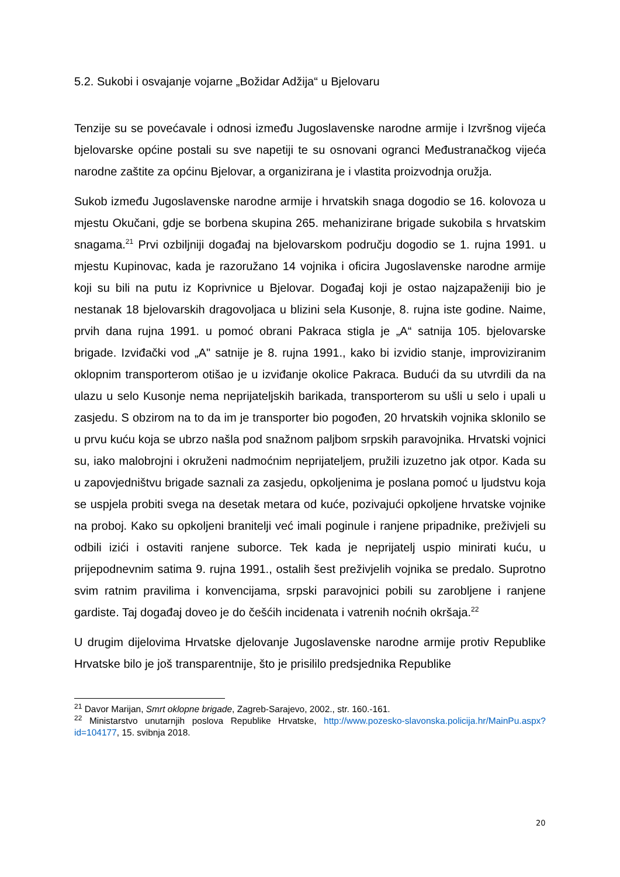5.2. Sukobi i osvajanje vojarne „Božidar Adžija“ u Bjelovaru
Tenzije su se povećavale i odnosi između Jugoslavenske narodne armije i Izvršnog vijeća bjelovarske općine postali su sve napetiji te su osnovani ogranci Međustranačkog vijeća narodne zaštite za općinu Bjelovar, a organizirana je i vlastita proizvodnja oružja.
Sukob između Jugoslavenske narodne armije i hrvatskih snaga dogodio se 16. kolovoza u mjestu Okučani, gdje se borbena skupina 265. mehanizirane brigade sukobila s hrvatskim snagama.<sup>21</sup> Prvi ozbiljniji događaj na bjelovarskom području dogodio se 1. rujna 1991. u mjestu Kupinovac, kada je razoružano 14 vojnika i oficira Jugoslavenske narodne armije koji su bili na putu iz Koprivnice u Bjelovar. Događaj koji je ostao najzapaženiji bio je nestanak 18 bjelovarskih dragovoljaca u blizini sela Kusonje, 8. rujna iste godine. Naime, prvih dana rujna 1991. u pomoć obrani Pakraca stigla je „A“ satnija 105. bjelovarske brigade. Izviđački vod „A" satnije je 8. rujna 1991., kako bi izvidio stanje, improviziranim oklopnim transporterom otišao je u izviđanje okolice Pakraca. Budući da su utvrdili da na ulazu u selo Kusonje nema neprijateljskih barikada, transporterom su ušli u selo i upali u zasjedu. S obzirom na to da im je transporter bio pogođen, 20 hrvatskih vojnika sklonilo se u prvu kuću koja se ubrzo našla pod snažnom paljbom srpskih paravojnika. Hrvatski vojnici su, iako malobrojni i okruženi nadmoćnim neprijateljem, pružili izuzetno jak otpor. Kada su u zapovjedništvu brigade saznali za zasjedu, opkoljenima je poslana pomoć u ljudstvu koja se uspjela probiti svega na desetak metara od kuće, pozivajući opkoljene hrvatske vojnike na proboj. Kako su opkoljeni branitelji već imali poginule i ranjene pripadnike, preživjeli su odbili izići i ostaviti ranjene suborce. Tek kada je neprijatelj uspio minirati kuću, u prijepodnevnim satima 9. rujna 1991., ostalih šest preživjelih vojnika se predalo. Suprotno svim ratnim pravilima i konvencijama, srpski paravojnici pobili su zarobljene i ranjene gardiste. Taj događaj doveo je do češćih incidenata i vatrenih noćnih okršaja.<sup>22</sup>
U drugim dijelovima Hrvatske djelovanje Jugoslavenske narodne armije protiv Republike Hrvatske bilo je još transparentnije, što je prisililo predsjednika Republike
<sup>21</sup> Davor Marijan, Smrt oklopne brigade, Zagreb-Sarajevo, 2002., str. 160.-161.
<sup>22</sup> Ministarstvo unutarnjih poslova Republike Hrvatske, http://www.pozesko-slavonska.policija.hr/MainPu.aspx?id=104177, 15. svibnja 2018.
20